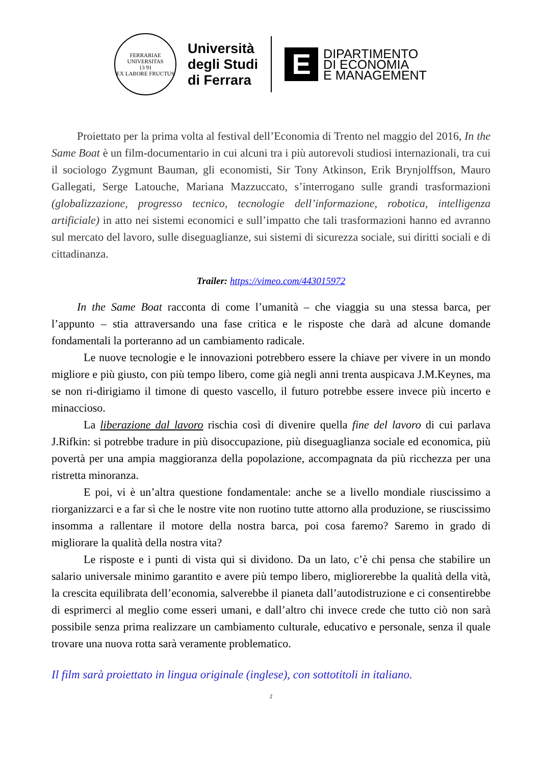FERRARIAE UNIVERSITAS
13 91
EX LABORE FRUCTUS
Università
degli Studi
di Ferrara
E
DIPARTIMENTO
DI ECONOMIA
E MANAGEMENT
Proiettato per la prima volta al festival dell’Economia di Trento nel maggio del 2016, In the Same Boat è un film-documentario in cui alcuni tra i più autorevoli studiosi internazionali, tra cui il sociologo Zygmunt Bauman, gli economisti, Sir Tony Atkinson, Erik Brynjolffson, Mauro Gallegati, Serge Latouche, Mariana Mazzuccato, s’interrogano sulle grandi trasformazioni (globalizzazione, progresso tecnico, tecnologie dell’informazione, robotica, intelligenza artificiale) in atto nei sistemi economici e sull’impatto che tali trasformazioni hanno ed avranno sul mercato del lavoro, sulle diseguaglianze, sui sistemi di sicurezza sociale, sui diritti sociali e di cittadinanza.
Trailer: https://vimeo.com/443015972
In the Same Boat racconta di come l’umanità – che viaggia su una stessa barca, per l’appunto – stia attraversando una fase critica e le risposte che darà ad alcune domande fondamentali la porteranno ad un cambiamento radicale.
Le nuove tecnologie e le innovazioni potrebbero essere la chiave per vivere in un mondo migliore e più giusto, con più tempo libero, come già negli anni trenta auspicava J.M.Keynes, ma se non ri-dirigiamo il timone di questo vascello, il futuro potrebbe essere invece più incerto e minaccioso.
La liberazione dal lavoro rischia così di divenire quella fine del lavoro di cui parlava J.Rifkin: si potrebbe tradure in più disoccupazione, più diseguaglianza sociale ed economica, più povertà per una ampia maggioranza della popolazione, accompagnata da più ricchezza per una ristretta minoranza.
E poi, vi è un’altra questione fondamentale: anche se a livello mondiale riuscissimo a riorganizzarci e a far sì che le nostre vite non ruotino tutte attorno alla produzione, se riuscissimo insomma a rallentare il motore della nostra barca, poi cosa faremo? Saremo in grado di migliorare la qualità della nostra vita?
Le risposte e i punti di vista qui si dividono. Da un lato, c’è chi pensa che stabilire un salario universale minimo garantito e avere più tempo libero, migliorerebbe la qualità della vità, la crescita equilibrata dell’economia, salverebbe il pianeta dall’autodistruzione e ci consentirebbe di esprimerci al meglio come esseri umani, e dall’altro chi invece crede che tutto ciò non sarà possibile senza prima realizzare un cambiamento culturale, educativo e personale, senza il quale trovare una nuova rotta sarà veramente problematico.
Il film sarà proiettato in lingua originale (inglese), con sottotitoli in italiano.
2